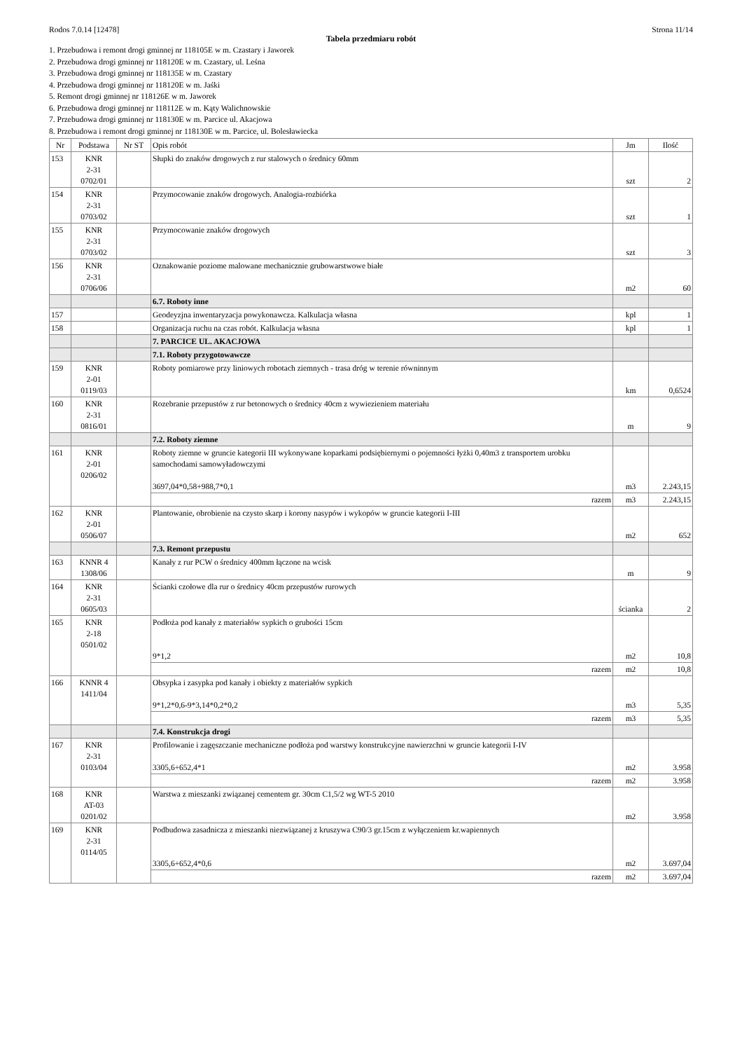Rodos 7.0.14 [12478] Strona 11/14
Tabela przedmiaru robót
1. Przebudowa i remont drogi gminnej nr 118105E w m. Czastary i Jaworek
2. Przebudowa drogi gminnej nr 118120E w m. Czastary, ul. Leśna
3. Przebudowa drogi gminnej nr 118135E w m. Czastary
4. Przebudowa drogi gminnej nr 118120E w m. Jaśki
5. Remont drogi gminnej nr 118126E w m. Jaworek
6. Przebudowa drogi gminnej nr 118112E w m. Kąty Walichnowskie
7. Przebudowa drogi gminnej nr 118130E w m. Parcice ul. Akacjowa
8. Przebudowa i remont drogi gminnej nr 118130E w m. Parcice, ul. Bolesławiecka
| Nr | Podstawa | Nr ST | Opis robót | Jm | Ilość |
| --- | --- | --- | --- | --- | --- |
| 153 | KNR 2-31 0702/01 | | Słupki do znaków drogowych z rur stalowych o średnicy 60mm | szt | 2 |
| 154 | KNR 2-31 0703/02 | | Przymocowanie znaków drogowych. Analogia-rozbiórka | szt | 1 |
| 155 | KNR 2-31 0703/02 | | Przymocowanie znaków drogowych | szt | 3 |
| 156 | KNR 2-31 0706/06 | | Oznakowanie poziome malowane mechanicznie grubowarstwowe białe | m2 | 60 |
| | | | 6.7. Roboty inne | | |
| 157 | | | Geodeyzjna inwentaryzacja powykonawcza. Kalkulacja własna | kpl | 1 |
| 158 | | | Organizacja ruchu na czas robót. Kalkulacja własna | kpl | 1 |
| | | | 7. PARCICE UL. AKACJOWA | | |
| | | | 7.1. Roboty przygotowawcze | | |
| 159 | KNR 2-01 0119/03 | | Roboty pomiarowe przy liniowych robotach ziemnych - trasa dróg w terenie równinnym | km | 0,6524 |
| 160 | KNR 2-31 0816/01 | | Rozebranie przepustów z rur betonowych o średnicy 40cm z wywiezieniem materiału | m | 9 |
| | | | 7.2. Roboty ziemne | | |
| 161 | KNR 2-01 0206/02 | | Roboty ziemne w gruncie kategorii III wykonywane koparkami podsiębiernymi o pojemności łyżki 0,40m3 z transportem urobku samochodami samowyładowczymi 3697,04*0,58+988,7*0,1 | m3 | 2.243,15 |
| | | | razem | m3 | 2.243,15 |
| 162 | KNR 2-01 0506/07 | | Plantowanie, obrobienie na czysto skarp i korony nasypów i wykopów w gruncie kategorii I-III | m2 | 652 |
| | | | 7.3. Remont przepustu | | |
| 163 | KNNR 4 1308/06 | | Kanały z rur PCW o średnicy 400mm łączone na wcisk | m | 9 |
| 164 | KNR 2-31 0605/03 | | Ścianki czołowe dla rur o średnicy 40cm przepustów rurowych | ścianka | 2 |
| 165 | KNR 2-18 0501/02 | | Podłoża pod kanały z materiałów sypkich o grubości 15cm 9*1,2 | m2 | 10,8 |
| | | | razem | m2 | 10,8 |
| 166 | KNNR 4 1411/04 | | Obsypka i zasypka pod kanały i obiekty z materiałów sypkich 9*1,2*0,6-9*3,14*0,2*0,2 | m3 | 5,35 |
| | | | razem | m3 | 5,35 |
| | | | 7.4. Konstrukcja drogi | | |
| 167 | KNR 2-31 0103/04 | | Profilowanie i zagęszczanie mechaniczne podłoża pod warstwy konstrukcyjne nawierzchni w gruncie kategorii I-IV 3305,6+652,4*1 | m2 | 3.958 |
| | | | razem | m2 | 3.958 |
| 168 | KNR AT-03 0201/02 | | Warstwa z mieszanki związanej cementem gr. 30cm C1,5/2 wg WT-5 2010 | m2 | 3.958 |
| 169 | KNR 2-31 0114/05 | | Podbudowa zasadnicza z mieszanki niezwiązanej z kruszywa C90/3 gr.15cm z wyłączeniem kr.wapiennych 3305,6+652,4*0,6 | m2 | 3.697,04 |
| | | | razem | m2 | 3.697,04 |